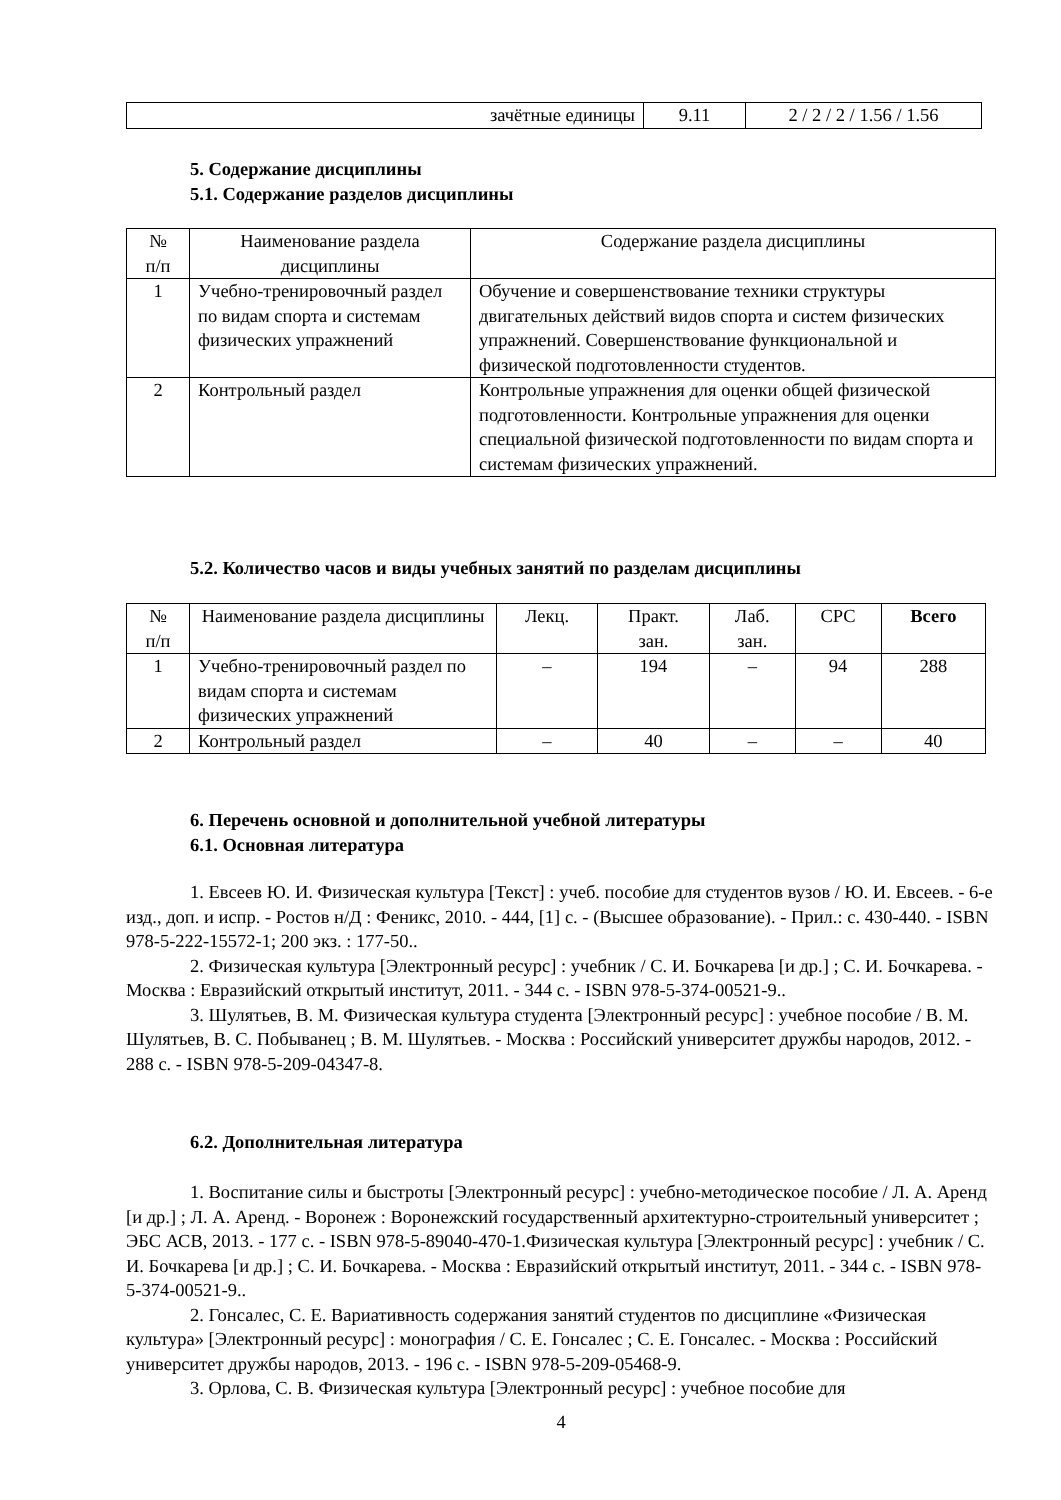| зачётные единицы | 9.11 | 2 / 2 / 2 / 1.56 / 1.56 |
5. Содержание дисциплины
5.1. Содержание разделов дисциплины
| № п/п | Наименование раздела дисциплины | Содержание раздела дисциплины |
| 1 | Учебно-тренировочный раздел по видам спорта и системам физических упражнений | Обучение и совершенствование техники структуры двигательных действий видов спорта и систем физических упражнений. Совершенствование функциональной и физической подготовленности студентов. |
| 2 | Контрольный раздел | Контрольные упражнения для оценки общей физической подготовленности. Контрольные упражнения для оценки специальной физической подготовленности по видам спорта и системам физических упражнений. |
5.2. Количество часов и виды учебных занятий по разделам дисциплины
| № п/п | Наименование раздела дисциплины | Лекц. | Практ. зан. | Лаб. зан. | СРС | Всего |
| 1 | Учебно-тренировочный раздел по видам спорта и системам физических упражнений | – | 194 | – | 94 | 288 |
| 2 | Контрольный раздел | – | 40 | – | – | 40 |
6. Перечень основной и дополнительной учебной литературы
6.1. Основная литература
1. Евсеев Ю. И. Физическая культура [Текст] : учеб. пособие для студентов вузов / Ю. И. Евсеев. - 6-е изд., доп. и испр. - Ростов н/Д : Феникс, 2010. - 444, [1] с. - (Высшее образование). - Прил.: с. 430-440. - ISBN 978-5-222-15572-1; 200 экз. : 177-50..
2. Физическая культура [Электронный ресурс] : учебник / С. И. Бочкарева [и др.] ; С. И. Бочкарева. - Москва : Евразийский открытый институт, 2011. - 344 с. - ISBN 978-5-374-00521-9..
3. Шулятьев, В. М. Физическая культура студента [Электронный ресурс] : учебное пособие / В. М. Шулятьев, В. С. Побыванец ; В. М. Шулятьев. - Москва : Российский университет дружбы народов, 2012. - 288 с. - ISBN 978-5-209-04347-8.
6.2. Дополнительная литература
1. Воспитание силы и быстроты [Электронный ресурс] : учебно-методическое пособие / Л. А. Аренд [и др.] ; Л. А. Аренд. - Воронеж : Воронежский государственный архитектурно-строительный университет ; ЭБС АСВ, 2013. - 177 с. - ISBN 978-5-89040-470-1.Физическая культура [Электронный ресурс] : учебник / С. И. Бочкарева [и др.] ; С. И. Бочкарева. - Москва : Евразийский открытый институт, 2011. - 344 с. - ISBN 978-5-374-00521-9..
2. Гонсалес, С. Е. Вариативность содержания занятий студентов по дисциплине «Физическая культура» [Электронный ресурс] : монография / С. Е. Гонсалес ; С. Е. Гонсалес. - Москва : Российский университет дружбы народов, 2013. - 196 с. - ISBN 978-5-209-05468-9.
3. Орлова, С. В. Физическая культура [Электронный ресурс] : учебное пособие для
4